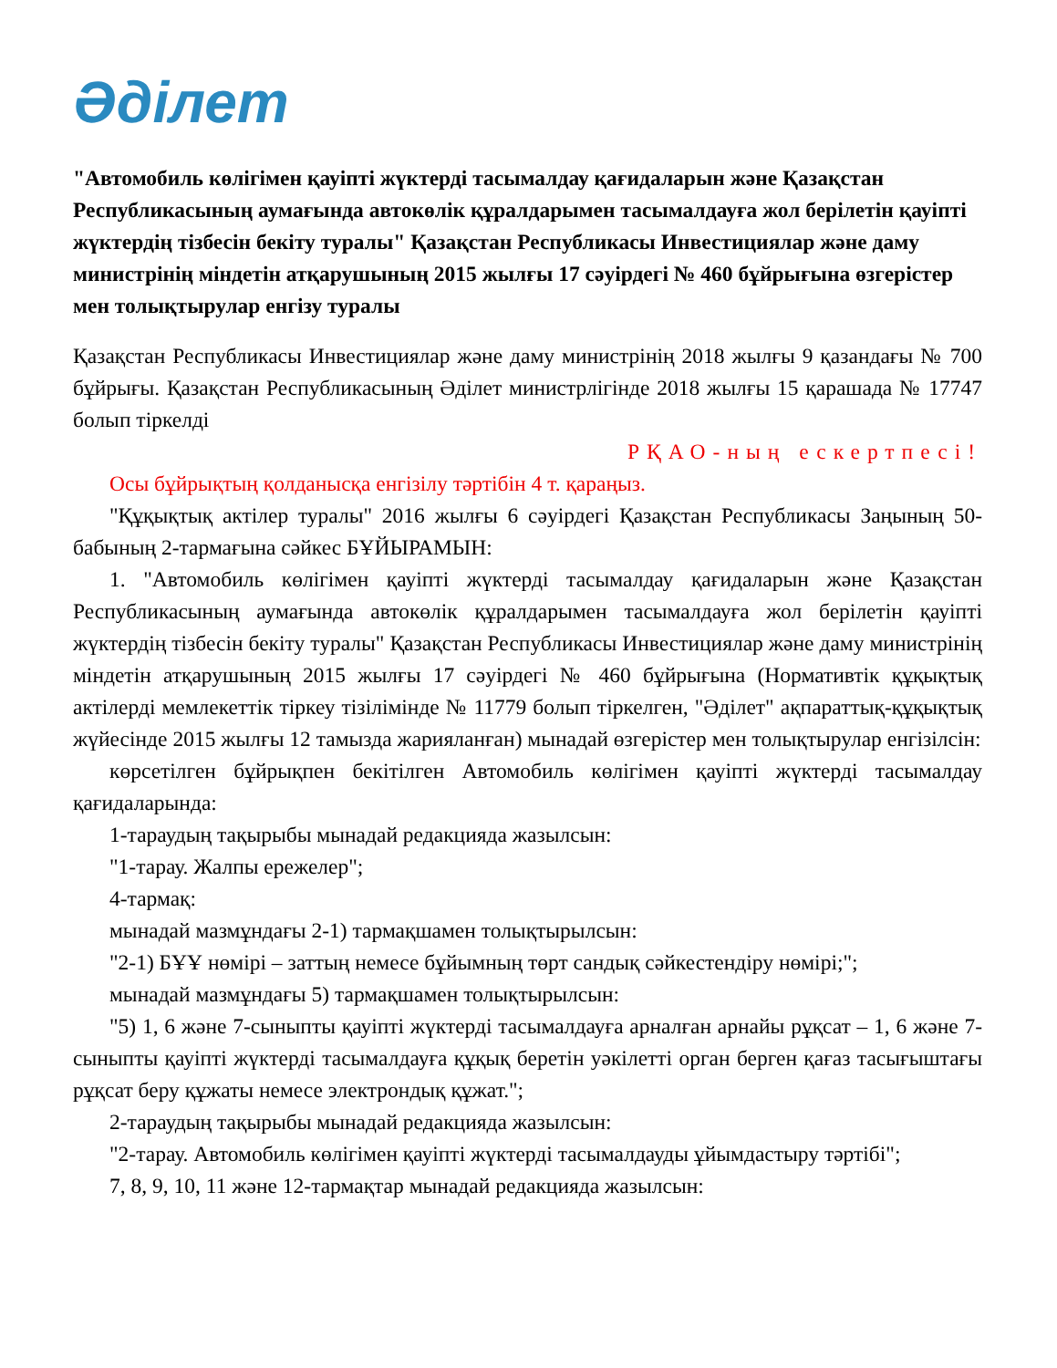Әділет
"Автомобиль көлігімен қауіпті жүктерді тасымалдау қағидаларын және Қазақстан Республикасының аумағында автокөлік құралдарымен тасымалдауға жол берілетін қауіпті жүктердің тізбесін бекіту туралы" Қазақстан Республикасы Инвестициялар және даму министрінің міндетін атқарушының 2015 жылғы 17 сәуірдегі № 460 бұйрығына өзгерістер мен толықтырулар енгізу туралы
Қазақстан Республикасы Инвестициялар және даму министрінің 2018 жылғы 9 қазандағы № 700 бұйрығы. Қазақстан Республикасының Әділет министрлігінде 2018 жылғы 15 қарашада № 17747 болып тіркелді
РҚАО-ның ескертпесі!
Осы бұйрықтың қолданысқа енгізілу тәртібін 4 т. қараңыз.
"Құқықтық актілер туралы" 2016 жылғы 6 сәуірдегі Қазақстан Республикасы Заңының 50-бабының 2-тармағына сәйкес БҰЙЫРАМЫН:
1. "Автомобиль көлігімен қауіпті жүктерді тасымалдау қағидаларын және Қазақстан Республикасының аумағында автокөлік құралдарымен тасымалдауға жол берілетін қауіпті жүктердің тізбесін бекіту туралы" Қазақстан Республикасы Инвестициялар және даму министрінің міндетін атқарушының 2015 жылғы 17 сәуірдегі № 460 бұйрығына (Нормативтік құқықтық актілерді мемлекеттік тіркеу тізілімінде № 11779 болып тіркелген, "Әділет" ақпараттық-құқықтық жүйесінде 2015 жылғы 12 тамызда жарияланған) мынадай өзгерістер мен толықтырулар енгізілсін:
көрсетілген бұйрықпен бекітілген Автомобиль көлігімен қауіпті жүктерді тасымалдау қағидаларында:
1-тараудың тақырыбы мынадай редакцияда жазылсын:
"1-тарау. Жалпы ережелер";
4-тармақ:
мынадай мазмұндағы 2-1) тармақшамен толықтырылсын:
"2-1) БҰҰ нөмірі – заттың немесе бұйымның төрт сандық сәйкестендіру нөмірі;";
мынадай мазмұндағы 5) тармақшамен толықтырылсын:
"5) 1, 6 және 7-сыныпты қауіпті жүктерді тасымалдауға арналған арнайы рұқсат – 1, 6 және 7-сыныпты қауіпті жүктерді тасымалдауға құқық беретін уәкілетті орган берген қағаз тасығыштағы рұқсат беру құжаты немесе электрондық құжат.";
2-тараудың тақырыбы мынадай редакцияда жазылсын:
"2-тарау. Автомобиль көлігімен қауіпті жүктерді тасымалдауды ұйымдастыру тәртібі";
7, 8, 9, 10, 11 және 12-тармақтар мынадай редакцияда жазылсын: